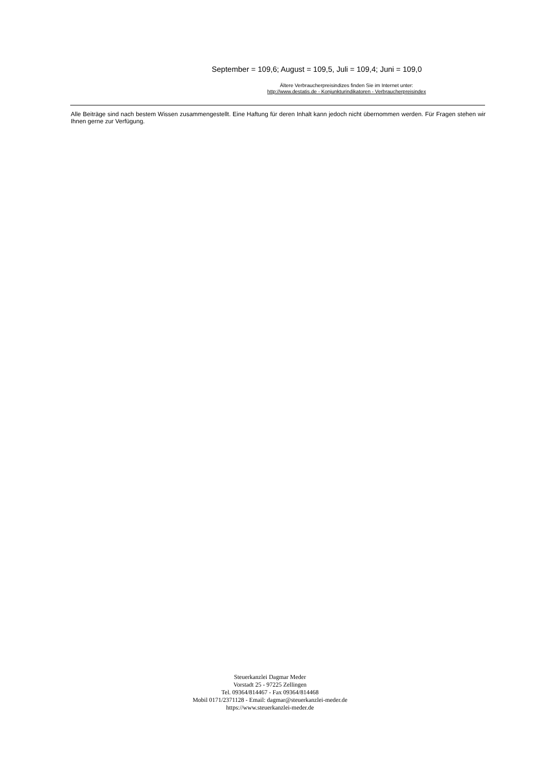September = 109,6; August = 109,5, Juli = 109,4; Juni = 109,0
Ältere Verbraucherpreisindizes finden Sie im Internet unter:
http://www.destatis.de - Konjunkturindikatoren - Verbraucherpreisindex
Alle Beiträge sind nach bestem Wissen zusammengestellt. Eine Haftung für deren Inhalt kann jedoch nicht übernommen werden. Für Fragen stehen wir Ihnen gerne zur Verfügung.
Steuerkanzlei Dagmar Meder
Vorstadt 25 - 97225 Zellingen
Tel. 09364/814467 - Fax 09364/814468
Mobil 0171/2371128 - Email: dagmar@steuerkanzlei-meder.de
https://www.steuerkanzlei-meder.de